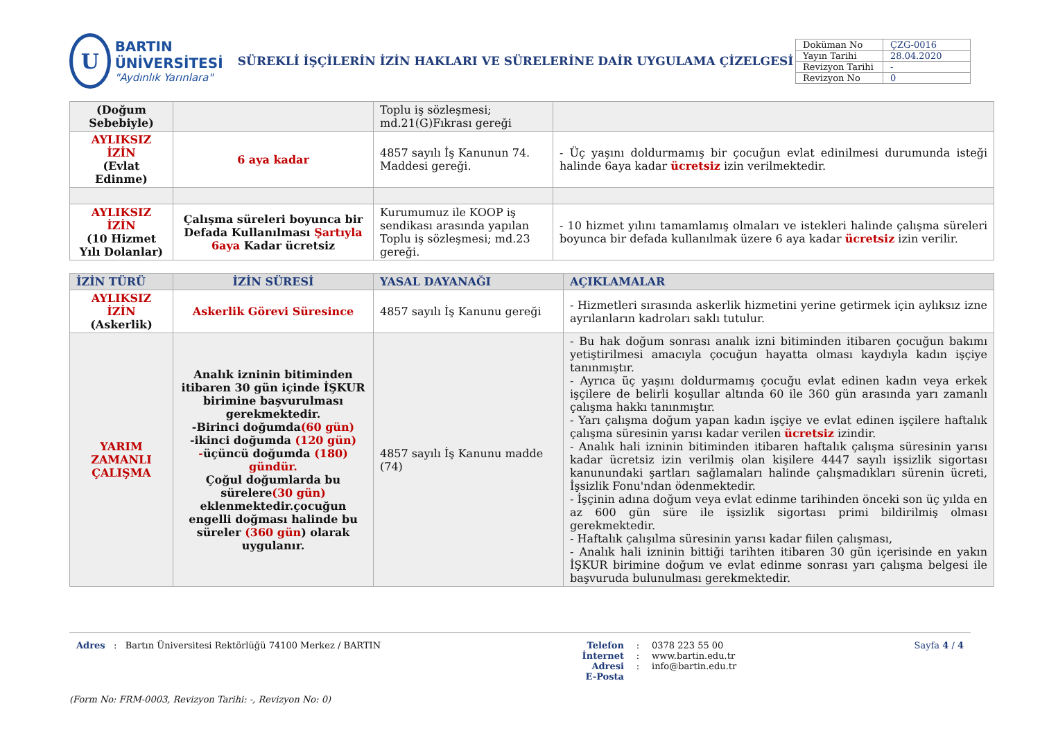U
BARTIN ÜNİVERSİTESİ
"Aydınlık Yarınlara"
SÜREKLİ İŞÇİLERİN İZİN HAKLARI VE SÜRELERİNE DAİR UYGULAMA ÇİZELGESİ
| Doküman No | ÇZG-0016 |
| Yayın Tarihi | 28.04.2020 |
| Revizyon Tarihi | - |
| Revizyon No | 0 |
| (Doğum Sebebiyle) | | Toplu iş sözleşmesi; md.21(G)Fıkrası gereği | |
| AYLIKSIZ İZİN (Evlat Edinme) | 6 aya kadar | 4857 sayılı İş Kanunun 74. Maddesi gereği. | - Üç yaşını doldurmamış bir çocuğun evlat edinilmesi durumunda isteği halinde 6aya kadar ücretsiz izin verilmektedir. |
| AYLIKSIZ İZİN (10 Hizmet Yılı Dolanlar) | Çalışma süreleri boyunca bir Defada Kullanılması Şartıyla 6aya Kadar ücretsiz | Kurumumuz ile KOOP iş sendikası arasında yapılan Toplu iş sözleşmesi; md.23 gereği. | - 10 hizmet yılını tamamlamış olmaları ve istekleri halinde çalışma süreleri boyunca bir defada kullanılmak üzere 6 aya kadar ücretsiz izin verilir. |
| İZİN TÜRÜ | İZİN SÜRESİ | YASAL DAYANAĞI | AÇIKLAMALAR |
| --- | --- | --- | --- |
| AYLIKSIZ İZİN (Askerlik) | Askerlik Görevi Süresince | 4857 sayılı İş Kanunu gereği | - Hizmetleri sırasında askerlik hizmetini yerine getirmek için aylıksız izne ayrılanların kadroları saklı tutulur. |
| YARIM ZAMANLI ÇALIŞMA | Analık izninin bitiminden itibaren 30 gün içinde İŞKUR birimine başvurulması gerekmektedir. -Birinci doğumda (60 gün) -ikinci doğumda (120 gün) - üçüncü doğumda (180) gündür. Çoğul doğumlarda bu sürelere (30 gün) eklenmektedir.çocuğun engelli doğması halinde bu süreler (360 gün ) olarak uygulanır. | 4857 sayılı İş Kanunu madde (74) | - Bu hak doğum sonrası analık izni bitiminden itibaren çocuğun bakımı yetiştirilmesi amacıyla çocuğun hayatta olması kaydıyla kadın işçiye tanınmıştır. - Ayrıca üç yaşını doldurmamış çocuğu evlat edinen kadın veya erkek işçilere de belirli koşullar altında 60 ile 360 gün arasında yarı zamanlı çalışma hakkı tanınmıştır. - Yarı çalışma doğum yapan kadın işçiye ve evlat edinen işçilere haftalık çalışma süresinin yarısı kadar verilen ücretsiz izindir. - Analık hali izninin bitiminden itibaren haftalık çalışma süresinin yarısı kadar ücretsiz izin verilmiş olan kişilere 4447 sayılı işsizlik sigortası kanunundaki şartları sağlamaları halinde çalışmadıkları sürenin ücreti, İşsizlik Fonu'ndan ödenmektedir. - İşçinin adına doğum veya evlat edinme tarihinden önceki son üç yılda en az 600 gün süre ile işsizlik sigortası primi bildirilmiş olması gerekmektedir. - Haftalık çalışılma süresinin yarısı kadar fiilen çalışması, - Analık hali izninin bittiği tarihten itibaren 30 gün içerisinde en yakın İŞKUR birimine doğum ve evlat edinme sonrası yarı çalışma belgesi ile başvuruda bulunulması gerekmektedir. |
Adres : Bartın Üniversitesi Rektörlüğü 74100 Merkez / BARTIN Telefon
İnternet Adresi
E-Posta
:
:
:
0378 223 55 00
www.bartin.edu.tr
info@bartin.edu.tr
Sayfa 4 / 4
(Form No: FRM-0003, Revizyon Tarihi: -, Revizyon No: 0)